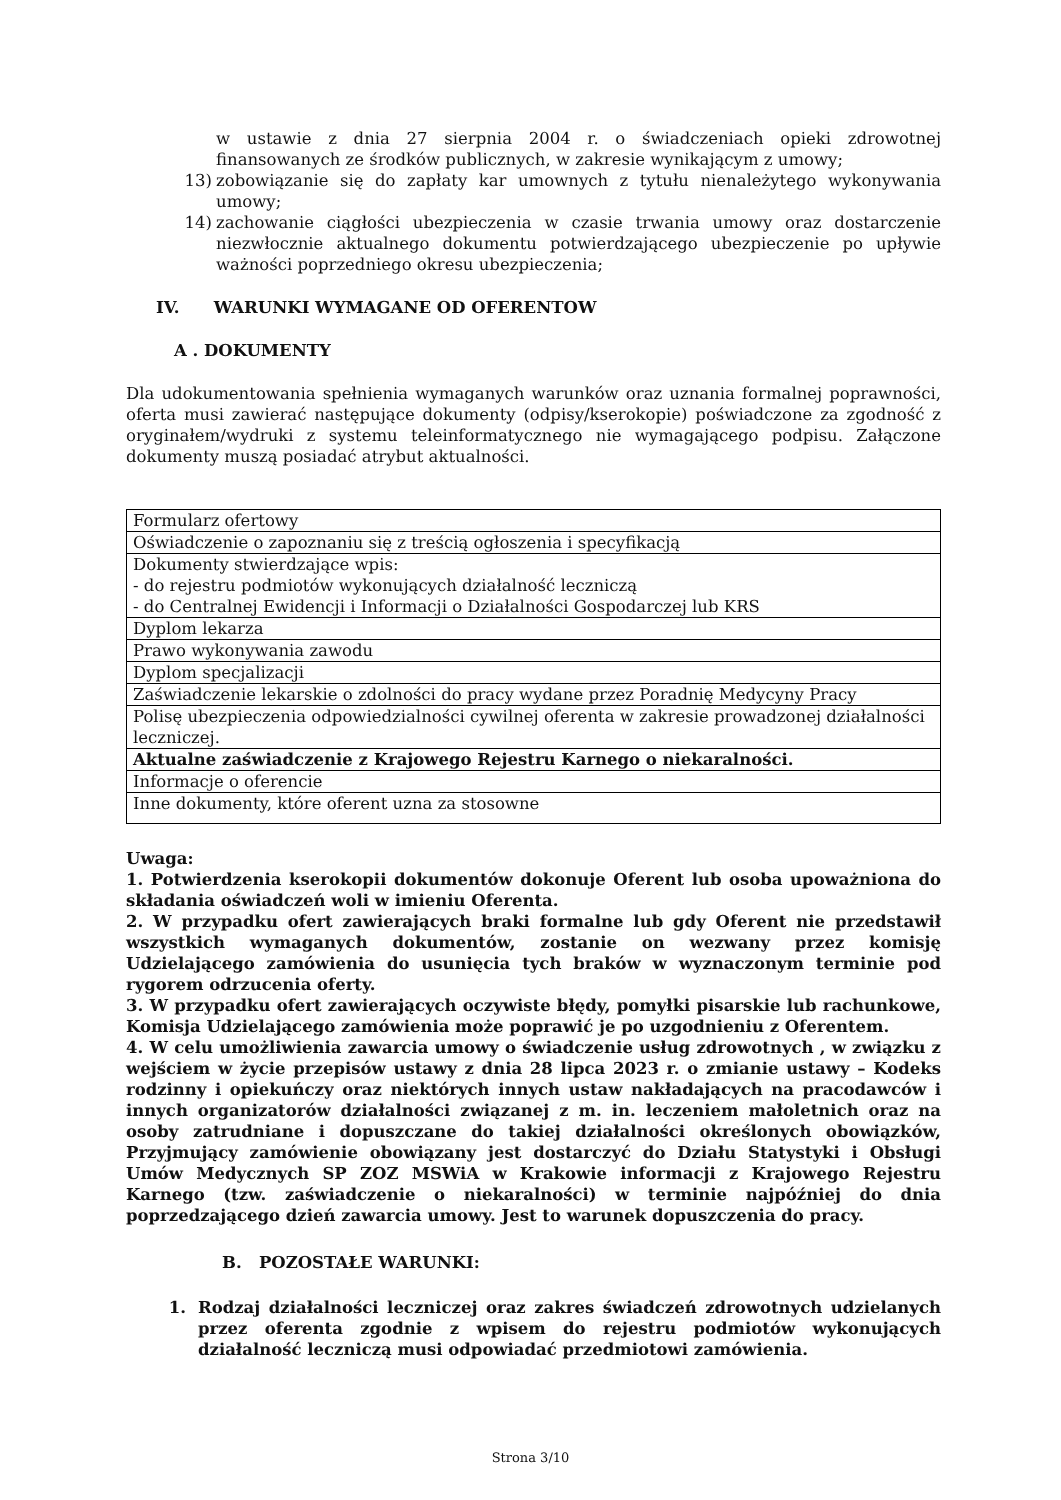w ustawie z dnia 27 sierpnia 2004 r. o świadczeniach opieki zdrowotnej finansowanych ze środków publicznych, w zakresie wynikającym z umowy;
13) zobowiązanie się do zapłaty kar umownych z tytułu nienależytego wykonywania umowy;
14) zachowanie ciągłości ubezpieczenia w czasie trwania umowy oraz dostarczenie niezwłocznie aktualnego dokumentu potwierdzającego ubezpieczenie po upływie ważności poprzedniego okresu ubezpieczenia;
IV. WARUNKI WYMAGANE OD OFERENTOW
A . DOKUMENTY
Dla udokumentowania spełnienia wymaganych warunków oraz uznania formalnej poprawności, oferta musi zawierać następujące dokumenty (odpisy/kserokopie) poświadczone za zgodność z oryginałem/wydruki z systemu teleinformatycznego nie wymagającego podpisu. Załączone dokumenty muszą posiadać atrybut aktualności.
| Formularz ofertowy |
| Oświadczenie o zapoznaniu się z treścią ogłoszenia i specyfikacją |
| Dokumenty stwierdzające wpis: - do rejestru podmiotów wykonujących działalność leczniczą - do Centralnej Ewidencji i Informacji o Działalności Gospodarczej lub KRS |
| Dyplom lekarza |
| Prawo wykonywania zawodu |
| Dyplom specjalizacji |
| Zaświadczenie lekarskie o zdolności do pracy wydane przez Poradnię Medycyny Pracy |
| Polisę ubezpieczenia odpowiedzialności cywilnej oferenta w zakresie prowadzonej działalności leczniczej. |
| Aktualne zaświadczenie z Krajowego Rejestru Karnego o niekaralności. |
| Informacje o oferencie |
| Inne dokumenty, które oferent uzna za stosowne |
Uwaga:
1. Potwierdzenia kserokopii dokumentów dokonuje Oferent lub osoba upoważniona do składania oświadczeń woli w imieniu Oferenta.
2. W przypadku ofert zawierających braki formalne lub gdy Oferent nie przedstawił wszystkich wymaganych dokumentów, zostanie on wezwany przez komisję Udzielającego zamówienia do usunięcia tych braków w wyznaczonym terminie pod rygorem odrzucenia oferty.
3. W przypadku ofert zawierających oczywiste błędy, pomyłki pisarskie lub rachunkowe, Komisja Udzielającego zamówienia może poprawić je po uzgodnieniu z Oferentem.
4. W celu umożliwienia zawarcia umowy o świadczenie usług zdrowotnych , w związku z wejściem w życie przepisów ustawy z dnia 28 lipca 2023 r. o zmianie ustawy – Kodeks rodzinny i opiekuńczy oraz niektórych innych ustaw nakładających na pracodawców i innych organizatorów działalności związanej z m. in. leczeniem małoletnich oraz na osoby zatrudniane i dopuszczane do takiej działalności określonych obowiązków, Przyjmujący zamówienie obowiązany jest dostarczyć do Działu Statystyki i Obsługi Umów Medycznych SP ZOZ MSWiA w Krakowie informacji z Krajowego Rejestru Karnego (tzw. zaświadczenie o niekaralności) w terminie najpóźniej do dnia poprzedzającego dzień zawarcia umowy. Jest to warunek dopuszczenia do pracy.
B. POZOSTAŁE WARUNKI:
1. Rodzaj działalności leczniczej oraz zakres świadczeń zdrowotnych udzielanych przez oferenta zgodnie z wpisem do rejestru podmiotów wykonujących działalność leczniczą musi odpowiadać przedmiotowi zamówienia.
Strona 3/10